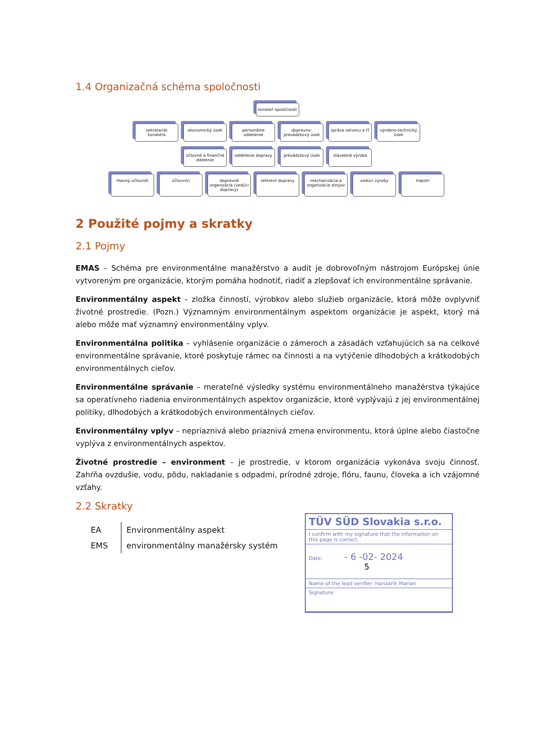1.4 Organizačná schéma spoločnosti
konateľ spoločnosti
sekretariát konateľa
ekonomický úsek personálne oddelenie
dopravno-prevádzkový úsek
správa serveru a IT
výrobno-technický úsek
účtovné a finančné ddelenie
oddelenie dopravy
prevádzkový úsek stavebná výroba
hlavný účtovník účtovníci dopravná organizácia (vedúci dopravy)
referent dopravy mechanizácia a organizácia strojov
vedúci výroby majstri
2 Použité pojmy a skratky
2.1 Pojmy
EMAS – Schéma pre environmentálne manažérstvo a audit je dobrovoľným nástrojom Európskej únie vytvoreným pre organizácie, ktorým pomáha hodnotiť, riadiť a zlepšovať ich environmentálne správanie.
Environmentálny aspekt – zložka činností, výrobkov alebo služieb organizácie, ktorá môže ovplyvniť životné prostredie. (Pozn.) Významným environmentálnym aspektom organizácie je aspekt, ktorý má alebo môže mať významný environmentálny vplyv.
Environmentálna politika – vyhlásenie organizácie o zámeroch a zásadách vzťahujúcich sa na celkové environmentálne správanie, ktoré poskytuje rámec na činnosti a na vytýčenie dlhodobých a krátkodobých environmentálnych cieľov.
Environmentálne správanie – merateľné výsledky systému environmentálneho manažérstva týkajúce sa operatívneho riadenia environmentálnych aspektov organizácie, ktoré vyplývajú z jej environmentálnej politiky, dlhodobých a krátkodobých environmentálnych cieľov.
Environmentálny vplyv – nepriaznivá alebo priaznivá zmena environmentu, ktorá úplne alebo čiastočne vyplýva z environmentálnych aspektov.
Životné prostredie – environment – je prostredie, v ktorom organizácia vykonáva svoju činnosť. Zahŕňa ovzdušie, vodu, pôdu, nakladanie s odpadmi, prírodné zdroje, flóru, faunu, človeka a ich vzájomné vzťahy.
2.2 Skratky
| EA | Environmentálny aspekt |
| EMS | environmentálny manažérsky systém |
TÜV SÜD Slovakia s.r.o.
I confirm with my signature that the information on this page is correct.
Date: - 6 -02- 2024 5
Name of the lead verifier: Hanzarik Marian
Signature: